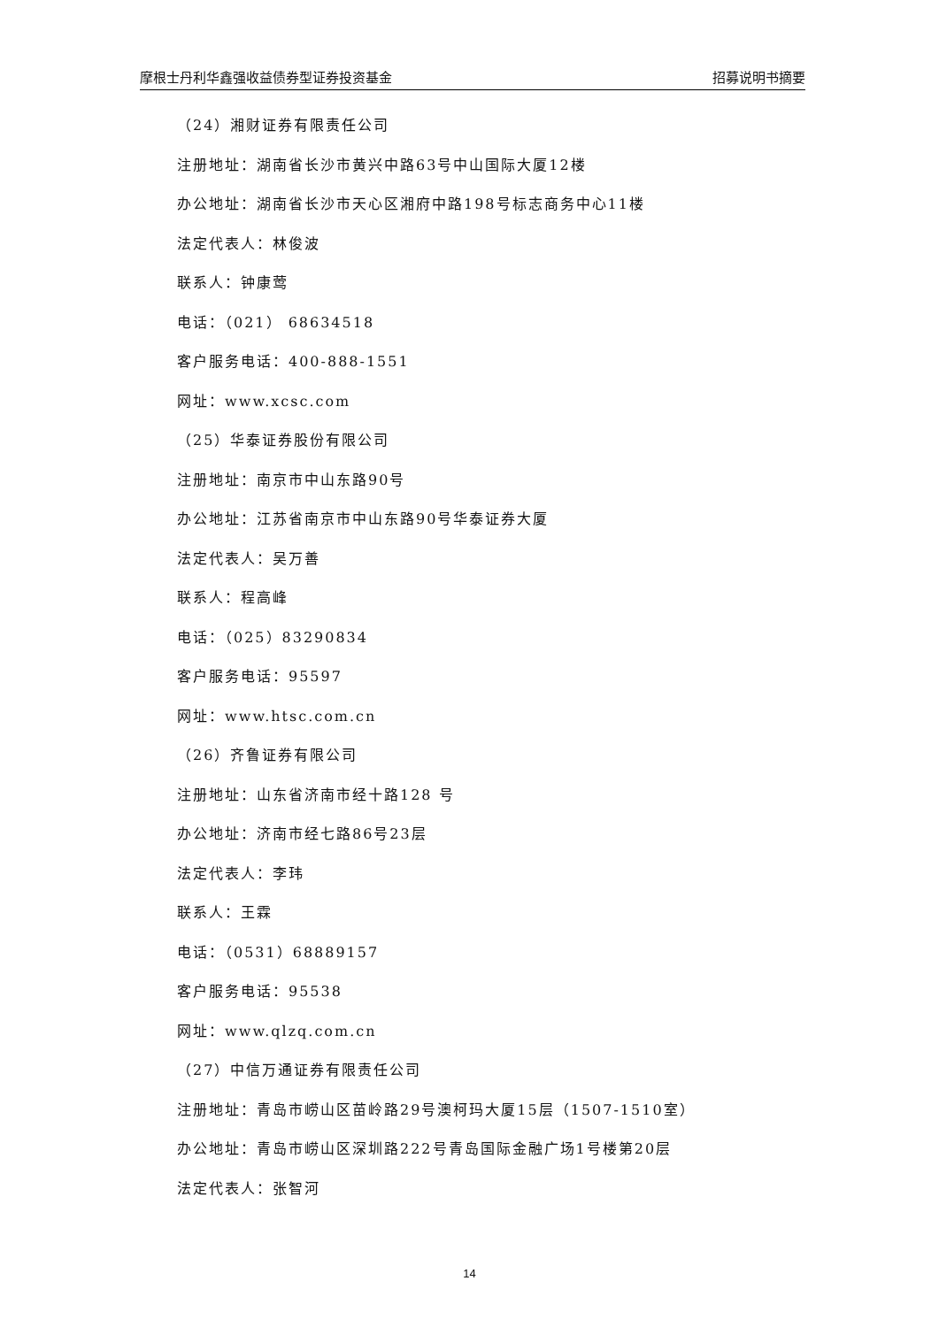摩根士丹利华鑫强收益债券型证券投资基金 招募说明书摘要
（24）湘财证券有限责任公司
注册地址：湖南省长沙市黄兴中路63号中山国际大厦12楼
办公地址：湖南省长沙市天心区湘府中路198号标志商务中心11楼
法定代表人：林俊波
联系人：钟康莺
电话：（021） 68634518
客户服务电话：400-888-1551
网址：www.xcsc.com
（25）华泰证券股份有限公司
注册地址：南京市中山东路90号
办公地址：江苏省南京市中山东路90号华泰证券大厦
法定代表人：吴万善
联系人：程高峰
电话：（025）83290834
客户服务电话：95597
网址：www.htsc.com.cn
（26）齐鲁证券有限公司
注册地址：山东省济南市经十路128 号
办公地址：济南市经七路86号23层
法定代表人：李玮
联系人：王霖
电话：（0531）68889157
客户服务电话：95538
网址：www.qlzq.com.cn
（27）中信万通证券有限责任公司
注册地址：青岛市崂山区苗岭路29号澳柯玛大厦15层（1507-1510室）
办公地址：青岛市崂山区深圳路222号青岛国际金融广场1号楼第20层
法定代表人：张智河
14